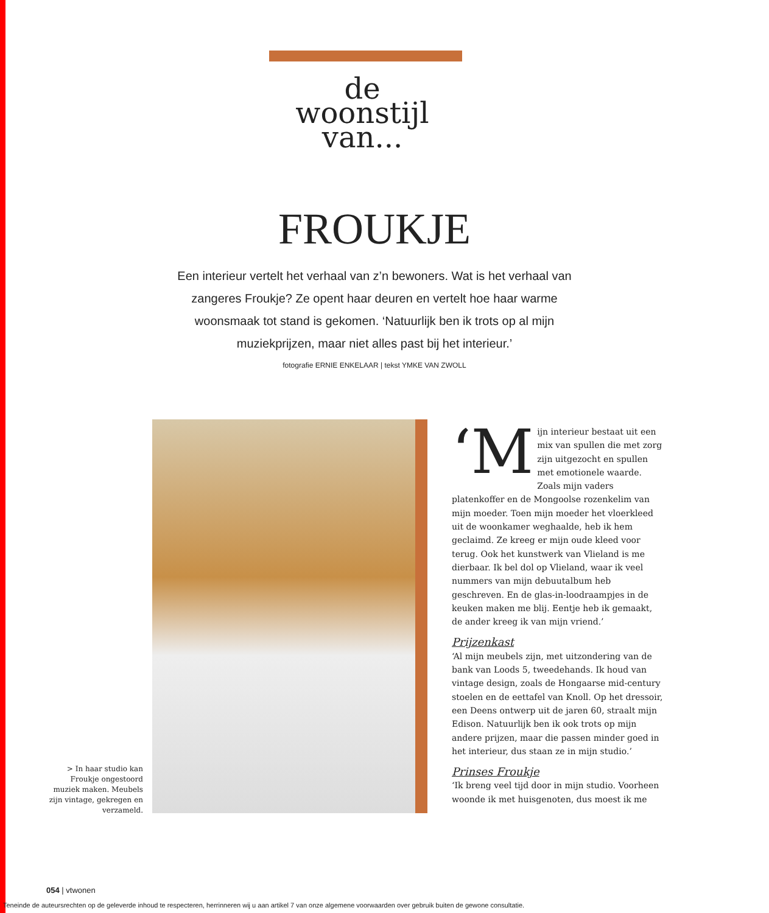de
woonstijl
van...
FROUKJE
Een interieur vertelt het verhaal van z’n bewoners. Wat is het verhaal van zangeres Froukje? Ze opent haar deuren en vertelt hoe haar warme woonsmaak tot stand is gekomen. ‘Natuurlijk ben ik trots op al mijn muziekprijzen, maar niet alles past bij het interieur.’
fotografie ERNIE ENKELAAR | tekst YMKE VAN ZWOLL
> In haar studio kan Froukje ongestoord muziek maken. Meubels zijn vintage, gekregen en verzameld.
‘M ijn interieur bestaat uit een mix van spullen die met zorg zijn uitgezocht en spullen met emotionele waarde. Zoals mijn vaders platenkoffer en de Mongoolse rozenkelim van mijn moeder. Toen mijn moeder het vloerkleed uit de woonkamer weghaalde, heb ik hem geclaimd. Ze kreeg er mijn oude kleed voor terug. Ook het kunstwerk van Vlieland is me dierbaar. Ik bel dol op Vlieland, waar ik veel nummers van mijn debuutalbum heb geschreven. En de glas-in-loodraampjes in de keuken maken me blij. Eentje heb ik gemaakt, de ander kreeg ik van mijn vriend.’
Prijzenkast
‘Al mijn meubels zijn, met uitzondering van de bank van Loods 5, tweedehands. Ik houd van vintage design, zoals de Hongaarse mid-century stoelen en de eettafel van Knoll. Op het dressoir, een Deens ontwerp uit de jaren 60, straalt mijn Edison. Natuurlijk ben ik ook trots op mijn andere prijzen, maar die passen minder goed in het interieur, dus staan ze in mijn studio.’
Prinses Froukje
‘Ik breng veel tijd door in mijn studio. Voorheen woonde ik met huisgenoten, dus moest ik me
054 | vtwonen
Teneinde de auteursrechten op de geleverde inhoud te respecteren, herrinneren wij u aan artikel 7 van onze algemene voorwaarden over gebruik buiten de gewone consultatie.